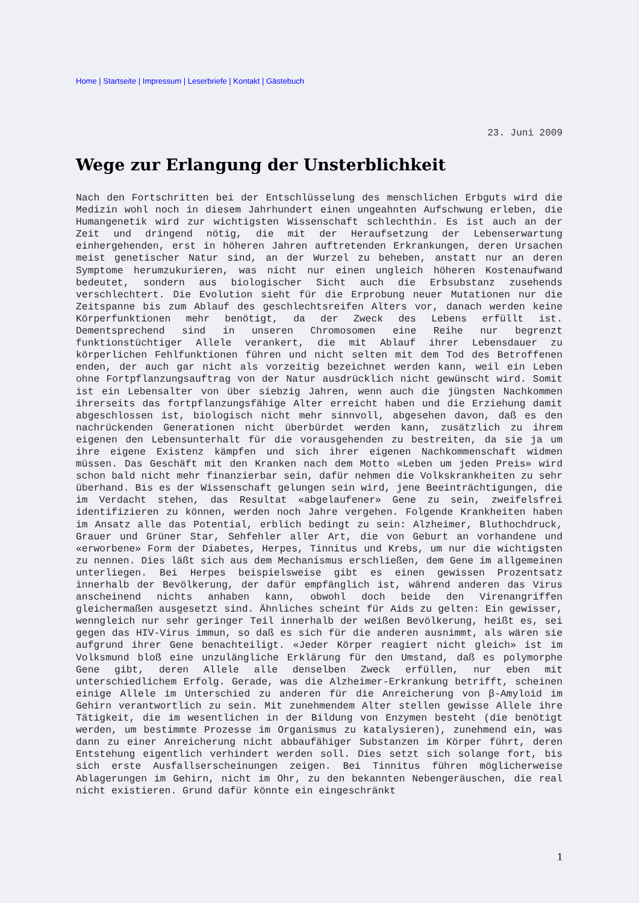Home | Startseite | Impressum | Leserbriefe | Kontakt | Gästebuch
23. Juni 2009
Wege zur Erlangung der Unsterblichkeit
Nach den Fortschritten bei der Entschlüsselung des menschlichen Erbguts wird die Medizin wohl noch in diesem Jahrhundert einen ungeahnten Aufschwung erleben, die Humangenetik wird zur wichtigsten Wissenschaft schlechthin. Es ist auch an der Zeit und dringend nötig, die mit der Heraufsetzung der Lebenserwartung einhergehenden, erst in höheren Jahren auftretenden Erkrankungen, deren Ursachen meist genetischer Natur sind, an der Wurzel zu beheben, anstatt nur an deren Symptome herumzukurieren, was nicht nur einen ungleich höheren Kostenaufwand bedeutet, sondern aus biologischer Sicht auch die Erbsubstanz zusehends verschlechtert. Die Evolution sieht für die Erprobung neuer Mutationen nur die Zeitspanne bis zum Ablauf des geschlechtsreifen Alters vor, danach werden keine Körperfunktionen mehr benötigt, da der Zweck des Lebens erfüllt ist. Dementsprechend sind in unseren Chromosomen eine Reihe nur begrenzt funktionstüchtiger Allele verankert, die mit Ablauf ihrer Lebensdauer zu körperlichen Fehlfunktionen führen und nicht selten mit dem Tod des Betroffenen enden, der auch gar nicht als vorzeitig bezeichnet werden kann, weil ein Leben ohne Fortpflanzungsauftrag von der Natur ausdrücklich nicht gewünscht wird. Somit ist ein Lebensalter von über siebzig Jahren, wenn auch die jüngsten Nachkommen ihrerseits das fortpflanzungsfähige Alter erreicht haben und die Erziehung damit abgeschlossen ist, biologisch nicht mehr sinnvoll, abgesehen davon, daß es den nachrückenden Generationen nicht überbürdet werden kann, zusätzlich zu ihrem eigenen den Lebensunterhalt für die vorausgehenden zu bestreiten, da sie ja um ihre eigene Existenz kämpfen und sich ihrer eigenen Nachkommenschaft widmen müssen. Das Geschäft mit den Kranken nach dem Motto «Leben um jeden Preis» wird schon bald nicht mehr finanzierbar sein, dafür nehmen die Volkskrankheiten zu sehr überhand. Bis es der Wissenschaft gelungen sein wird, jene Beeinträchtigungen, die im Verdacht stehen, das Resultat «abgelaufener» Gene zu sein, zweifelsfrei identifizieren zu können, werden noch Jahre vergehen. Folgende Krankheiten haben im Ansatz alle das Potential, erblich bedingt zu sein: Alzheimer, Bluthochdruck, Grauer und Grüner Star, Sehfehler aller Art, die von Geburt an vorhandene und «erworbene» Form der Diabetes, Herpes, Tinnitus und Krebs, um nur die wichtigsten zu nennen. Dies läßt sich aus dem Mechanismus erschließen, dem Gene im allgemeinen unterliegen. Bei Herpes beispielsweise gibt es einen gewissen Prozentsatz innerhalb der Bevölkerung, der dafür empfänglich ist, während anderen das Virus anscheinend nichts anhaben kann, obwohl doch beide den Virenangriffen gleichermaßen ausgesetzt sind. Ähnliches scheint für Aids zu gelten: Ein gewisser, wenngleich nur sehr geringer Teil innerhalb der weißen Bevölkerung, heißt es, sei gegen das HIV-Virus immun, so daß es sich für die anderen ausnimmt, als wären sie aufgrund ihrer Gene benachteiligt. «Jeder Körper reagiert nicht gleich» ist im Volksmund bloß eine unzulängliche Erklärung für den Umstand, daß es polymorphe Gene gibt, deren Allele alle denselben Zweck erfüllen, nur eben mit unterschiedlichem Erfolg. Gerade, was die Alzheimer-Erkrankung betrifft, scheinen einige Allele im Unterschied zu anderen für die Anreicherung von β-Amyloid im Gehirn verantwortlich zu sein. Mit zunehmendem Alter stellen gewisse Allele ihre Tätigkeit, die im wesentlichen in der Bildung von Enzymen besteht (die benötigt werden, um bestimmte Prozesse im Organismus zu katalysieren), zunehmend ein, was dann zu einer Anreicherung nicht abbaufähiger Substanzen im Körper führt, deren Entstehung eigentlich verhindert werden soll. Dies setzt sich solange fort, bis sich erste Ausfallserscheinungen zeigen. Bei Tinnitus führen möglicherweise Ablagerungen im Gehirn, nicht im Ohr, zu den bekannten Nebengeräuschen, die real nicht existieren. Grund dafür könnte ein eingeschränkt
1